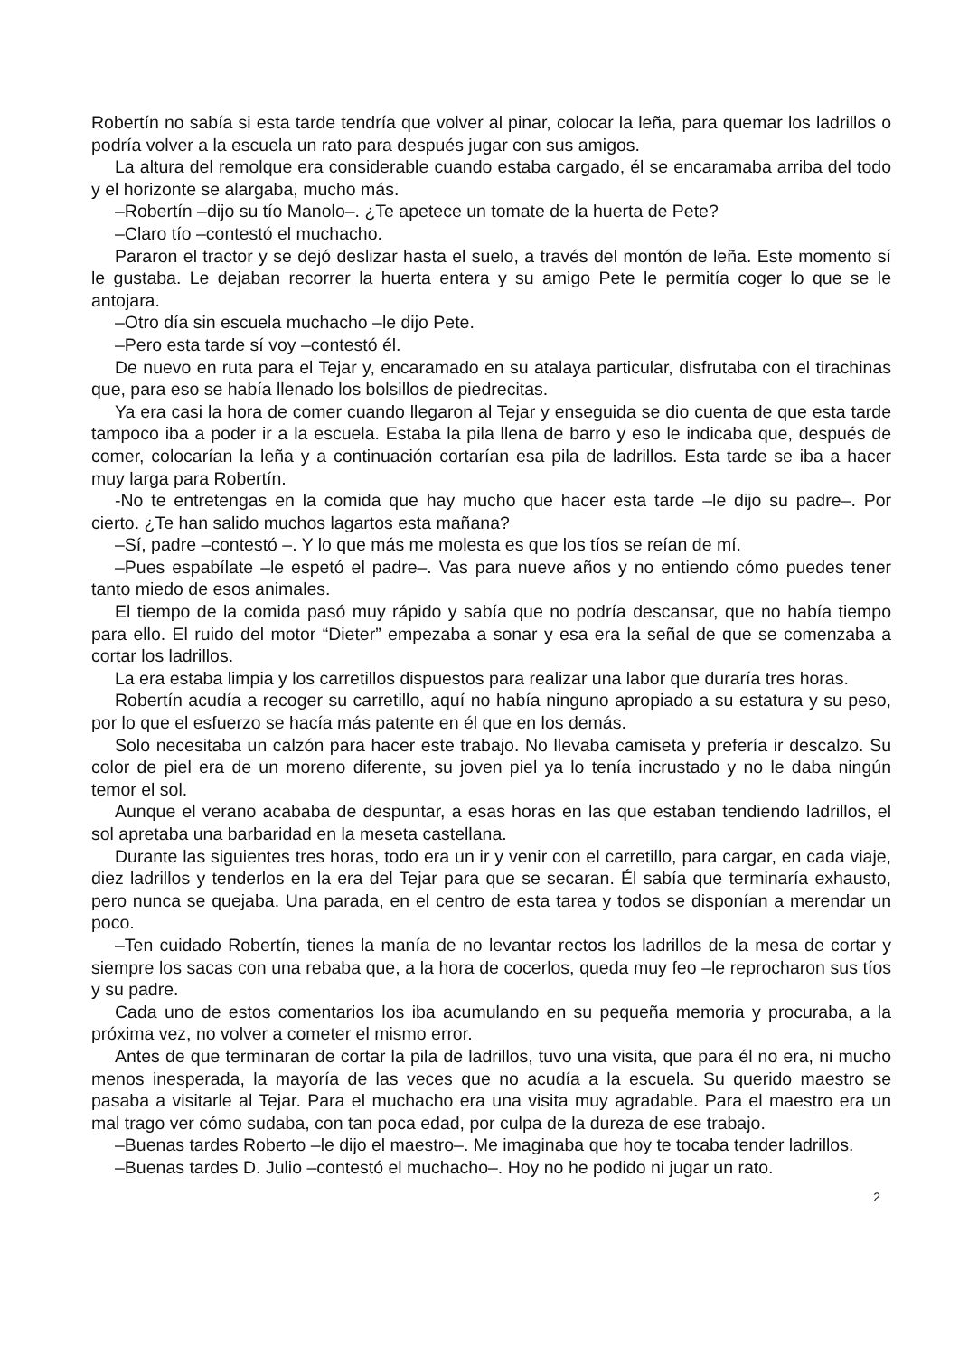Robertín no sabía si esta tarde tendría que volver al pinar, colocar la leña, para quemar los ladrillos o podría volver a la escuela un rato para después jugar con sus amigos.
La altura del remolque era considerable cuando estaba cargado, él se encaramaba arriba del todo y el horizonte se alargaba, mucho más.
–Robertín –dijo su tío Manolo–. ¿Te apetece un tomate de la huerta de Pete?
–Claro tío –contestó el muchacho.
Pararon el tractor y se dejó deslizar hasta el suelo, a través del montón de leña. Este momento sí le gustaba. Le dejaban recorrer la huerta entera y su amigo Pete le permitía coger lo que se le antojara.
–Otro día sin escuela muchacho –le dijo Pete.
–Pero esta tarde sí voy –contestó él.
De nuevo en ruta para el Tejar y, encaramado en su atalaya particular, disfrutaba con el tirachinas que, para eso se había llenado los bolsillos de piedrecitas.
Ya era casi la hora de comer cuando llegaron al Tejar y enseguida se dio cuenta de que esta tarde tampoco iba a poder ir a la escuela. Estaba la pila llena de barro y eso le indicaba que, después de comer, colocarían la leña y a continuación cortarían esa pila de ladrillos. Esta tarde se iba a hacer muy larga para Robertín.
-No te entretengas en la comida que hay mucho que hacer esta tarde –le dijo su padre–. Por cierto. ¿Te han salido muchos lagartos esta mañana?
–Sí, padre –contestó –. Y lo que más me molesta es que los tíos se reían de mí.
–Pues espabílate –le espetó el padre–. Vas para nueve años y no entiendo cómo puedes tener tanto miedo de esos animales.
El tiempo de la comida pasó muy rápido y sabía que no podría descansar, que no había tiempo para ello. El ruido del motor “Dieter” empezaba a sonar y esa era la señal de que se comenzaba a cortar los ladrillos.
La era estaba limpia y los carretillos dispuestos para realizar una labor que duraría tres horas.
Robertín acudía a recoger su carretillo, aquí no había ninguno apropiado a su estatura y su peso, por lo que el esfuerzo se hacía más patente en él que en los demás.
Solo necesitaba un calzón para hacer este trabajo. No llevaba camiseta y prefería ir descalzo. Su color de piel era de un moreno diferente, su joven piel ya lo tenía incrustado y no le daba ningún temor el sol.
Aunque el verano acababa de despuntar, a esas horas en las que estaban tendiendo ladrillos, el sol apretaba una barbaridad en la meseta castellana.
Durante las siguientes tres horas, todo era un ir y venir con el carretillo, para cargar, en cada viaje, diez ladrillos y tenderlos en la era del Tejar para que se secaran. Él sabía que terminaría exhausto, pero nunca se quejaba. Una parada, en el centro de esta tarea y todos se disponían a merendar un poco.
–Ten cuidado Robertín, tienes la manía de no levantar rectos los ladrillos de la mesa de cortar y siempre los sacas con una rebaba que, a la hora de cocerlos, queda muy feo –le reprocharon sus tíos y su padre.
Cada uno de estos comentarios los iba acumulando en su pequeña memoria y procuraba, a la próxima vez, no volver a cometer el mismo error.
Antes de que terminaran de cortar la pila de ladrillos, tuvo una visita, que para él no era, ni mucho menos inesperada, la mayoría de las veces que no acudía a la escuela. Su querido maestro se pasaba a visitarle al Tejar. Para el muchacho era una visita muy agradable. Para el maestro era un mal trago ver cómo sudaba, con tan poca edad, por culpa de la dureza de ese trabajo.
–Buenas tardes Roberto –le dijo el maestro–. Me imaginaba que hoy te tocaba tender ladrillos.
–Buenas tardes D. Julio –contestó el muchacho–. Hoy no he podido ni jugar un rato.
2